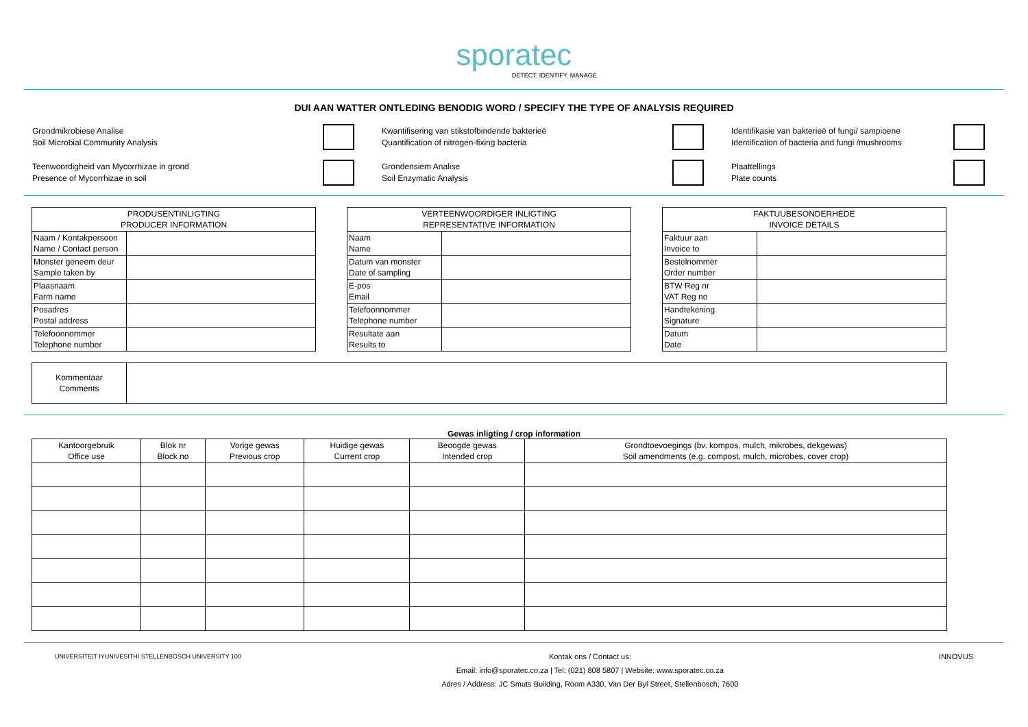sporatec
DETECT. IDENTIFY. MANAGE.
DUI AAN WATTER ONTLEDING BENODIG WORD / SPECIFY THE TYPE OF ANALYSIS REQUIRED
Grondmikrobiese Analise
Soil Microbial Community Analysis
Kwantifisering van stikstofbindende bakterieë
Quantification of nitrogen-fixing bacteria
Identifikasie van bakterieë of fungi/ sampioene
Identification of bacteria and fungi /mushrooms
Teenwoordigheid van Mycorrhizae in grond
Presence of Mycorrhizae in soil
Grondensiem Analise
Soil Enzymatic Analysis
Plaattellings
Plate counts
| PRODUSENTINLIGTING PRODUCER INFORMATION | |
| --- | --- |
| Naam / Kontakpersoon Name / Contact person | |
| Monster geneem deur Sample taken by | |
| Plaasnaam Farm name | |
| Posadres Postal address | |
| Telefoonnommer Telephone number | |
| VERTEENWOORDIGER INLIGTING REPRESENTATIVE INFORMATION | |
| --- | --- |
| Naam Name | |
| Datum van monster Date of sampling | |
| E-pos Email | |
| Telefoonnommer Telephone number | |
| Resultate aan Results to | |
| FAKTUUBESONDERHEDE INVOICE DETAILS | |
| --- | --- |
| Faktuur aan Invoice to | |
| Bestelnommer Order number | |
| BTW Reg nr VAT Reg no | |
| Handtekening Signature | |
| Datum Date | |
| Kommentaar Comments | |
Gewas inligting / crop information
| Kantoorgebruik Office use | Blok nr Block no | Vorige gewas Previous crop | Huidige gewas Current crop | Beoogde gewas Intended crop | Grondtoevoegings (bv. kompos, mulch, mikrobes, dekgewas) Soil amendments (e.g. compost, mulch, microbes, cover crop) |
| --- | --- | --- | --- | --- | --- |
UNIVERSITEIT IYUNIVESITHI STELLENBOSCH UNIVERSITY 100
Kontak ons / Contact us:
Email: info@sporatec.co.za | Tel: (021) 808 5807 | Website: www.sporatec.co.za
Adres / Address: JC Smuts Building, Room A330, Van Der Byl Street, Stellenbosch, 7600
INNOVUS